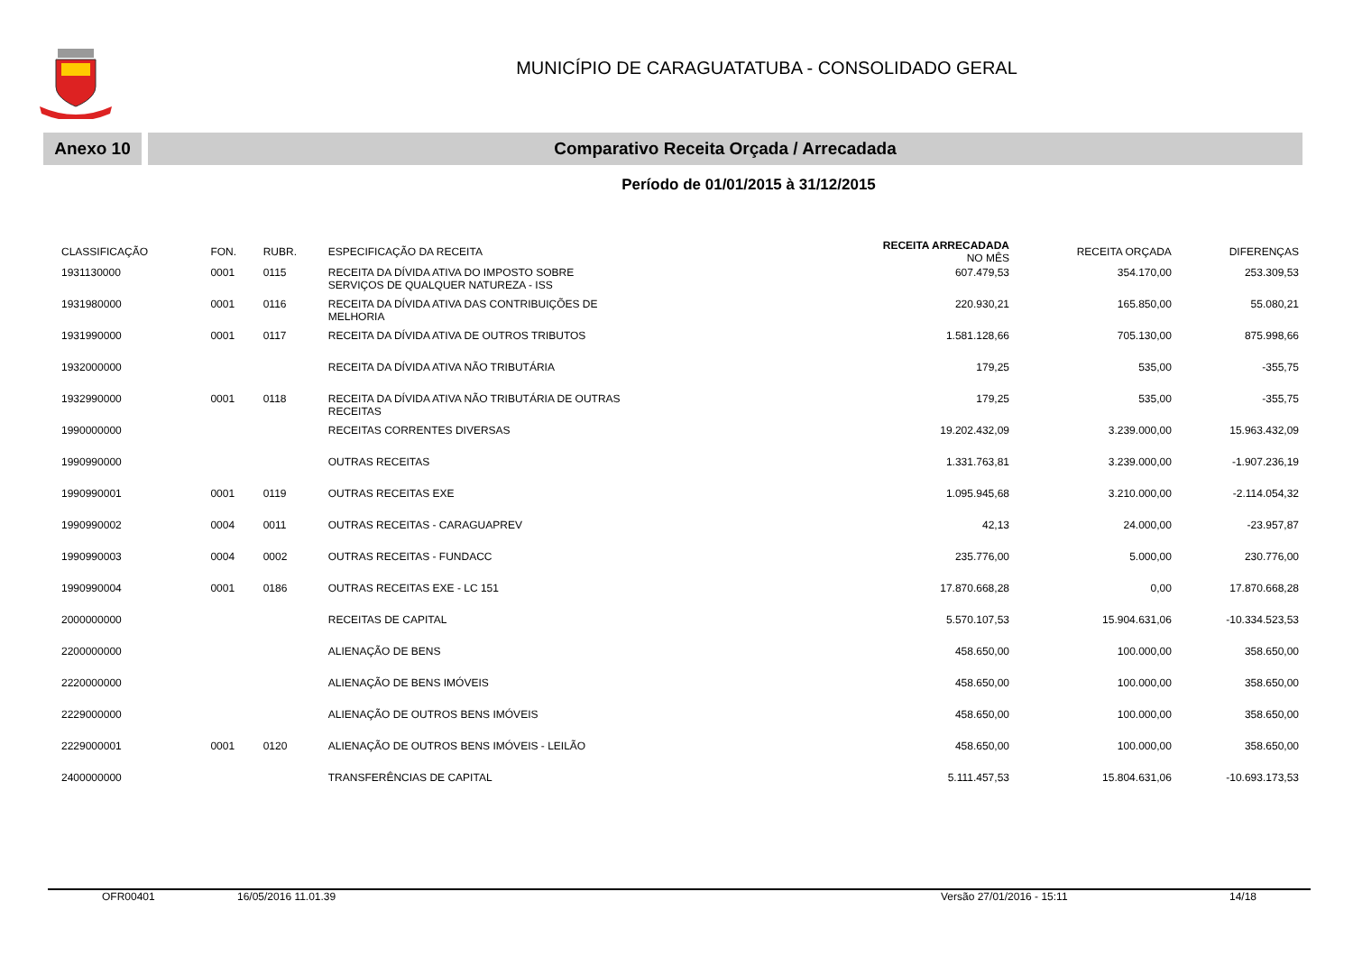MUNICÍPIO DE CARAGUATATUBA - CONSOLIDADO GERAL
Anexo 10 Comparativo Receita Orçada / Arrecadada
Período de 01/01/2015 à 31/12/2015
| CLASSIFICAÇÃO | FON. | RUBR. | ESPECIFICAÇÃO DA RECEITA | RECEITA ARRECADADA NO MÊS | RECEITA ORÇADA | DIFERENÇAS |
| --- | --- | --- | --- | --- | --- | --- |
| 1931130000 | 0001 | 0115 | RECEITA DA DÍVIDA ATIVA DO IMPOSTO SOBRE SERVIÇOS DE QUALQUER NATUREZA - ISS | 607.479,53 | 354.170,00 | 253.309,53 |
| 1931980000 | 0001 | 0116 | RECEITA DA DÍVIDA ATIVA DAS CONTRIBUIÇÕES DE MELHORIA | 220.930,21 | 165.850,00 | 55.080,21 |
| 1931990000 | 0001 | 0117 | RECEITA DA DÍVIDA ATIVA DE OUTROS TRIBUTOS | 1.581.128,66 | 705.130,00 | 875.998,66 |
| 1932000000 | | | RECEITA DA DÍVIDA ATIVA NÃO TRIBUTÁRIA | 179,25 | 535,00 | -355,75 |
| 1932990000 | 0001 | 0118 | RECEITA DA DÍVIDA ATIVA NÃO TRIBUTÁRIA DE OUTRAS RECEITAS | 179,25 | 535,00 | -355,75 |
| 1990000000 | | | RECEITAS CORRENTES DIVERSAS | 19.202.432,09 | 3.239.000,00 | 15.963.432,09 |
| 1990990000 | | | OUTRAS RECEITAS | 1.331.763,81 | 3.239.000,00 | -1.907.236,19 |
| 1990990001 | 0001 | 0119 | OUTRAS RECEITAS EXE | 1.095.945,68 | 3.210.000,00 | -2.114.054,32 |
| 1990990002 | 0004 | 0011 | OUTRAS RECEITAS - CARAGUAPREV | 42,13 | 24.000,00 | -23.957,87 |
| 1990990003 | 0004 | 0002 | OUTRAS RECEITAS - FUNDACC | 235.776,00 | 5.000,00 | 230.776,00 |
| 1990990004 | 0001 | 0186 | OUTRAS RECEITAS EXE - LC 151 | 17.870.668,28 | 0,00 | 17.870.668,28 |
| 2000000000 | | | RECEITAS DE CAPITAL | 5.570.107,53 | 15.904.631,06 | -10.334.523,53 |
| 2200000000 | | | ALIENAÇÃO DE BENS | 458.650,00 | 100.000,00 | 358.650,00 |
| 2220000000 | | | ALIENAÇÃO DE BENS IMÓVEIS | 458.650,00 | 100.000,00 | 358.650,00 |
| 2229000000 | | | ALIENAÇÃO DE OUTROS BENS IMÓVEIS | 458.650,00 | 100.000,00 | 358.650,00 |
| 2229000001 | 0001 | 0120 | ALIENAÇÃO DE OUTROS BENS IMÓVEIS - LEILÃO | 458.650,00 | 100.000,00 | 358.650,00 |
| 2400000000 | | | TRANSFERÊNCIAS DE CAPITAL | 5.111.457,53 | 15.804.631,06 | -10.693.173,53 |
OFR00401 16/05/2016 11.01.39 Versão 27/01/2016 - 15:11 14/18